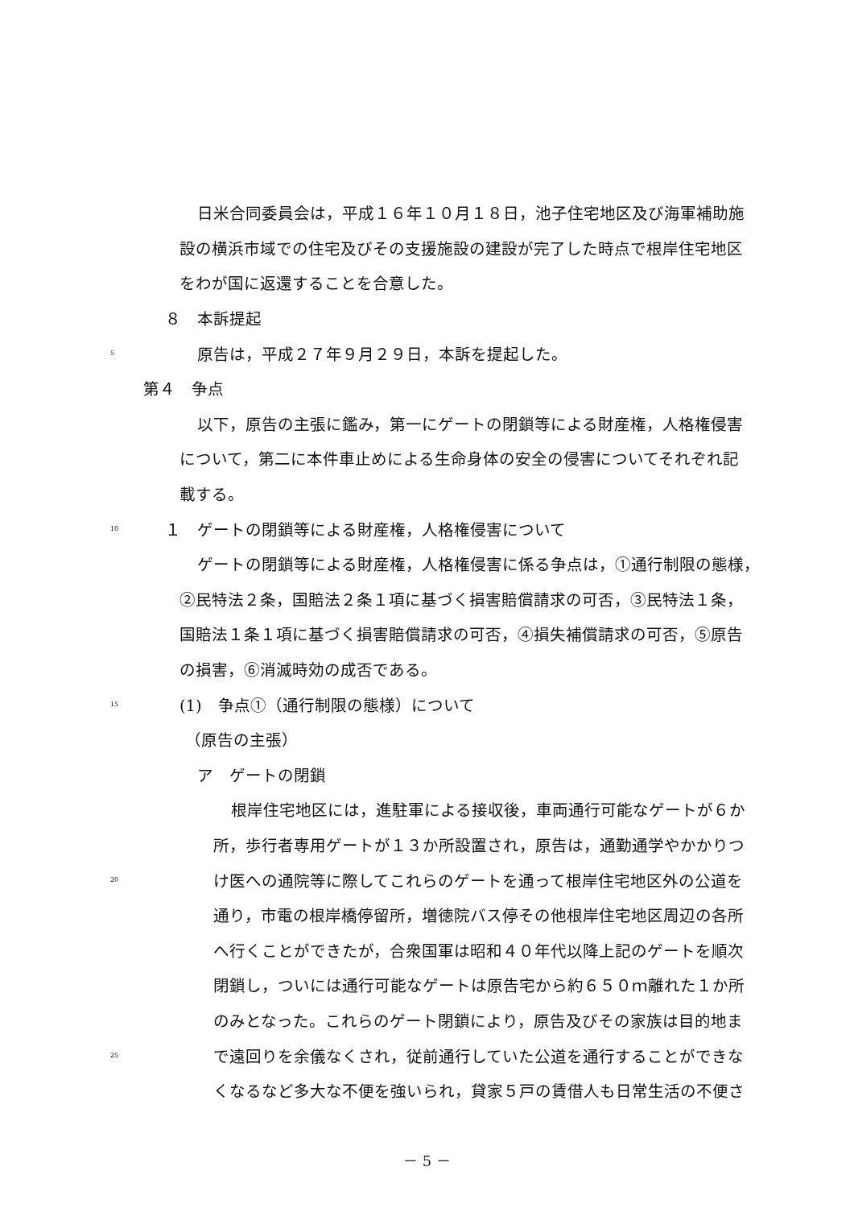日米合同委員会は，平成１６年１０月１８日，池子住宅地区及び海軍補助施
設の横浜市域での住宅及びその支援施設の建設が完了した時点で根岸住宅地区
をわが国に返還することを合意した。
８　本訴提起
5 原告は，平成２７年９月２９日，本訴を提起した。
第４　争点
以下，原告の主張に鑑み，第一にゲートの閉鎖等による財産権，人格権侵害
について，第二に本件車止めによる生命身体の安全の侵害についてそれぞれ記
載する。
10 １　ゲートの閉鎖等による財産権，人格権侵害について
ゲートの閉鎖等による財産権，人格権侵害に係る争点は，①通行制限の態様，
②民特法２条，国賠法２条１項に基づく損害賠償請求の可否，③民特法１条，
国賠法１条１項に基づく損害賠償請求の可否，④損失補償請求の可否，⑤原告
の損害，⑥消滅時効の成否である。
15 (1)　争点①（通行制限の態様）について
（原告の主張）
ア　ゲートの閉鎖
根岸住宅地区には，進駐軍による接収後，車両通行可能なゲートが６か
所，歩行者専用ゲートが１３か所設置され，原告は，通勤通学やかかりつ
20 け医への通院等に際してこれらのゲートを通って根岸住宅地区外の公道を
通り，市電の根岸橋停留所，増徳院バス停その他根岸住宅地区周辺の各所
へ行くことができたが，合衆国軍は昭和４０年代以降上記のゲートを順次
閉鎖し，ついには通行可能なゲートは原告宅から約６５０ｍ離れた１か所
のみとなった。これらのゲート閉鎖により，原告及びその家族は目的地ま
25 で遠回りを余儀なくされ，従前通行していた公道を通行することができな
くなるなど多大な不便を強いられ，貸家５戸の賃借人も日常生活の不便さ
－ 5 －